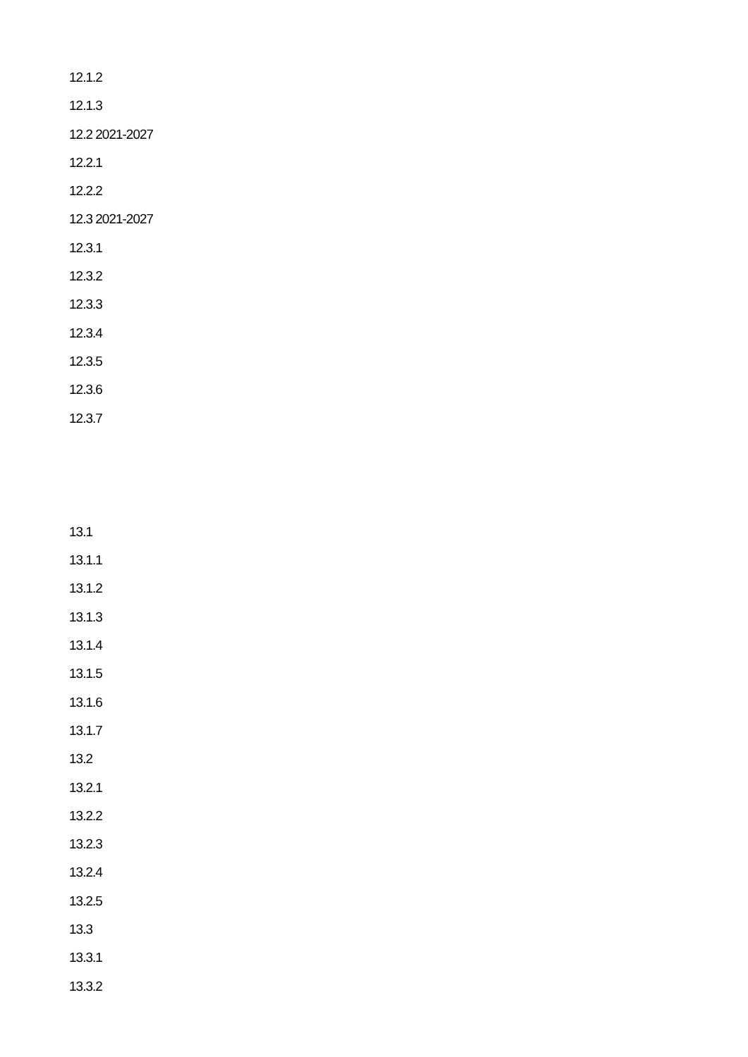12.1.2
12.1.3
12.2 2021-2027
12.2.1
12.2.2
12.3 2021-2027
12.3.1
12.3.2
12.3.3
12.3.4
12.3.5
12.3.6
12.3.7
13.1
13.1.1
13.1.2
13.1.3
13.1.4
13.1.5
13.1.6
13.1.7
13.2
13.2.1
13.2.2
13.2.3
13.2.4
13.2.5
13.3
13.3.1
13.3.2